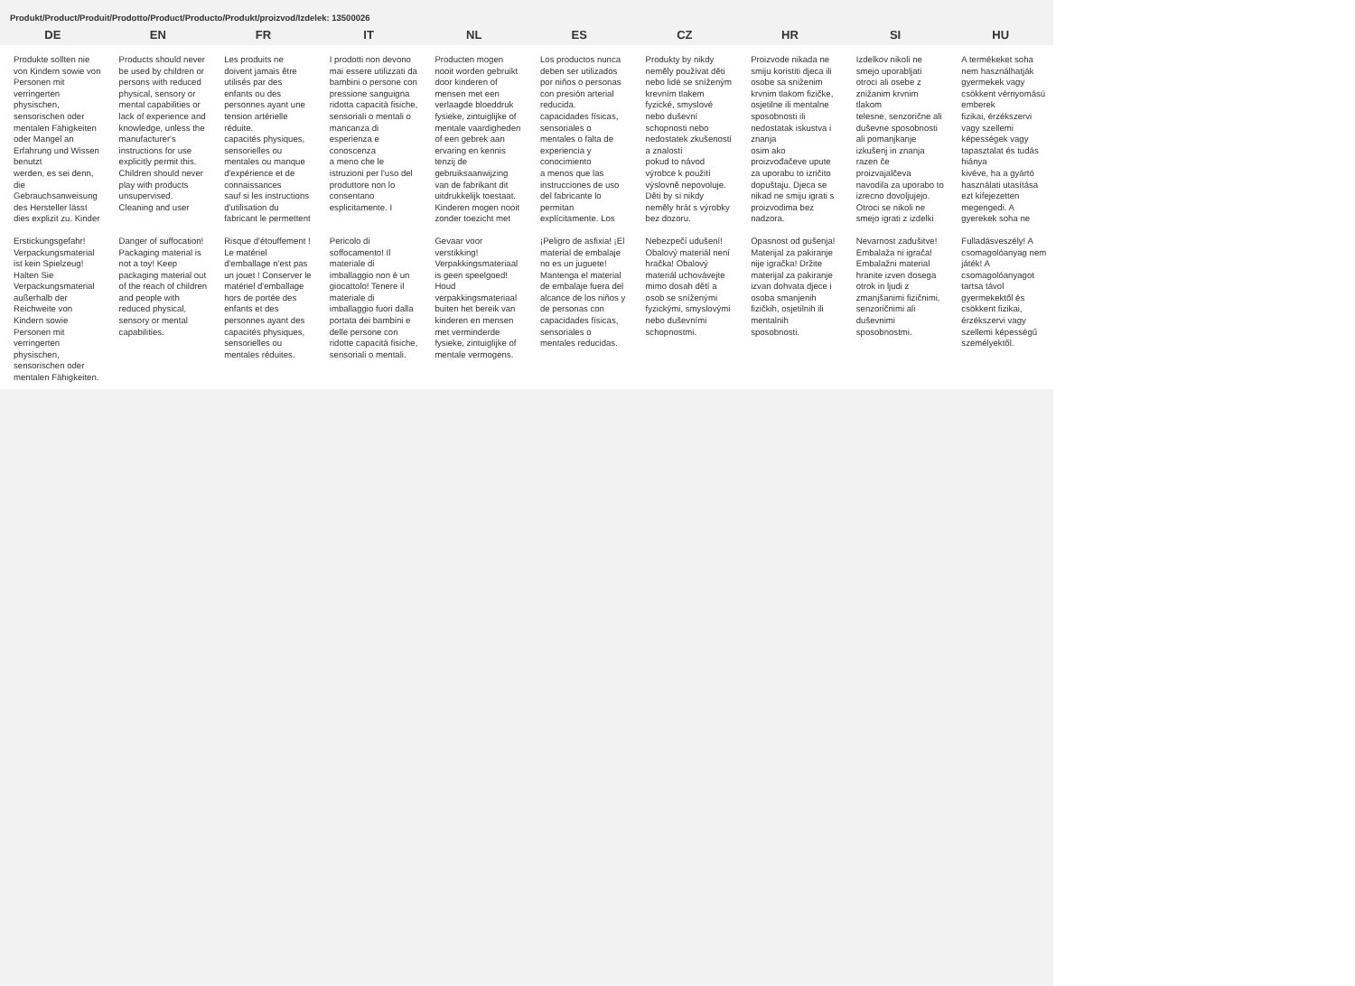Produkt/Product/Produit/Prodotto/Product/Producto/Produkt/proizvod/Izdelek: 13500026
| DE | EN | FR | IT | NL | ES | CZ | HR | SI | HU |
| --- | --- | --- | --- | --- | --- | --- | --- | --- | --- |
| Produkte sollten nie von Kindern sowie von Personen mit verringerten physischen, sensorischen oder mentalen Fähigkeiten oder Mangel an Erfahrung und Wissen benutzt werden, es sei denn, die Gebrauchsanweisung des Hersteller lässt dies explizit zu. Kinder | Products should never be used by children or persons with reduced physical, sensory or mental capabilities or lack of experience and knowledge, unless the manufacturer's instructions for use explicitly permit this. Children should never play with products unsupervised. Cleaning and user | Les produits ne doivent jamais être utilisés par des enfants ou des personnes ayant une tension artérielle réduite. capacités physiques, sensorielles ou mentales ou manque d'expérience et de connaissances sauf si les instructions d'utilisation du fabricant le permettent | I prodotti non devono mai essere utilizzati da bambini o persone con pressione sanguigna ridotta capacità fisiche, sensoriali o mentali o mancanza di esperienza e conoscenza a meno che le istruzioni per l'uso del produttore non lo consentano esplicitamente. I | Producten mogen nooit worden gebruikt door kinderen of mensen met een verlaagde bloeddruk fysieke, zintuiglijke of mentale vaardigheden of een gebrek aan ervaring en kennis tenzij de gebruiksaanwijzing van de fabrikant dit uitdrukkelijk toestaat. Kinderen mogen nooit zonder toezicht met | Los productos nunca deben ser utilizados por niños o personas con presión arterial reducida. capacidades físicas, sensoriales o mentales o falta de experiencia y conocimiento a menos que las instrucciones de uso del fabricante lo permitan explícitamente. Los | Produkty by nikdy neměly používat děti nebo lidé se sníženým krevním tlakem fyzické, smyslové nebo duševní schopnosti nebo nedostatek zkušeností a znalostí pokud to návod výrobce k použití výslovně nepovoluje. Děti by si nikdy neměly hrát s výrobky bez dozoru. | Proizvode nikada ne smiju koristiti djeca ili osobe sa sniženim krvnim tlakom fizičke, osjetilne ili mentalne sposobnosti ili nedostatak iskustva i znanja osim ako proizvođačeve upute za uporabu to izričito dopuštaju. Djeca se nikad ne smiju igrati s proizvodima bez nadzora. | Izdelkov nikoli ne smejo uporabljati otroci ali osebe z znižanim krvnim tlakom telesne, senzorične ali duševne sposobnosti ali pomanjkanje izkušenj in znanja razen če proizvajalčeva navodila za uporabo to izrecno dovoljujejo. Otroci se nikoli ne smejo igrati z izdelki | A termékeket soha nem használhatják gyermekek vagy csökkent vérnyomású emberek fizikai, érzékszervi vagy szellemi képességek vagy tapasztalat és tudás hiánya kivéve, ha a gyártó használati utasítása ezt kifejezetten megengedi. A gyerekek soha ne |
| Erstickungsgefahr! Verpackungsmaterial ist kein Spielzeug! Halten Sie Verpackungsmaterial außerhalb der Reichweite von Kindern sowie Personen mit verringerten physischen, sensorischen oder mentalen Fähigkeiten. | Danger of suffocation! Packaging material is not a toy! Keep packaging material out of the reach of children and people with reduced physical, sensory or mental capabilities. | Risque d'étouffement ! Le matériel d'emballage n'est pas un jouet ! Conserver le matériel d'emballage hors de portée des enfants et des personnes ayant des capacités physiques, sensorielles ou mentales réduites. | Pericolo di soffocamento! Il materiale di imballaggio non è un giocattolo! Tenere il materiale di imballaggio fuori dalla portata dei bambini e delle persone con ridotte capacità fisiche, sensoriali o mentali. | Gevaar voor verstikking! Verpakkingsmateriaal is geen speelgoed! Houd verpakkingsmateriaal buiten het bereik van kinderen en mensen met verminderde fysieke, zintuiglijke of mentale vermogens. | ¡Peligro de asfixia! ¡El material de embalaje no es un juguete! Mantenga el material de embalaje fuera del alcance de los niños y de personas con capacidades físicas, sensoriales o mentales reducidas. | Nebezpečí udušení! Obalový materiál není hračka! Obalový materiál uchovávejte mimo dosah dětí a osob se sníženými fyzickými, smyslovými nebo duševními schopnostmi. | Opasnost od gušenja! Materijal za pakiranje nije igračka! Držite materijal za pakiranje izvan dohvata djece i osoba smanjenih fizičkih, osjetilnih ili mentalnih sposobnosti. | Nevarnost zadušitve! Embalaža ni igrača! Embalažni material hranite izven dosega otrok in ljudi z zmanjšanimi fizičnimi, senzoričnimi ali duševnimi sposobnostmi. | Fulladásveszély! A csomagolóanyag nem játék! A csomagolóanyagot tartsa távol gyermekektől és csökkent fizikai, érzékszervi vagy szellemi képességű személyektől. |